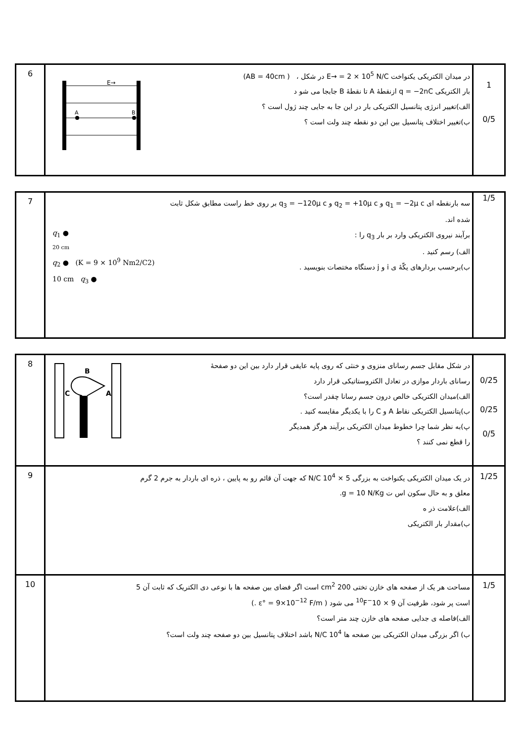| 6 | A B E→ در میدان الکتریکی یکنواخت E→ = 2 × 10<sup>5</sup> N/C در شکل ، ( AB = 40cm) بار الکتریکی q = −2nC ازنقطهٔ A تا نقطهٔ B جابجا می شو د الف)تغییر انرژی پتانسیل الکتریکی بار در این جا به جایی چند ژول است ؟ ب)تغییر اختلاف پتانسیل بین این دو نقطه چند ولت است ؟ | 1 0/5 |
| 7 | q<sub>1</sub> ● 20 cm q<sub>2</sub> ● (K = 9 × 10<sup>9</sup> Nm2/C2) 10 cm q<sub>3</sub> ● سه بارنقطه ای q<sub>1</sub> = −2μ c و q<sub>2</sub> = +10μ c و q<sub>3</sub> = −120μ c بر روی خط راست مطابق شکل ثابت شده اند. برآیند نیروی الکتریکی وارد بر بار q<sub>3</sub> را : الف) رسم کنید . ب)برحسب بردارهای یکّهٔ ی i و j دستگاه مختصات بنویسید . | 1/5 |
| 8 | B C A در شکل مقابل جسم رسانای منزوی و خنثی که روی پایه عایقی قرار دارد بین این دو صفحهٔ رسانای باردار موازی در تعادل الکتروستاتیکی قرار دارد الف)میدان الکتریکی خالص درون جسم رسانا چقدر است؟ ب)پتانسیل الکتریکی نقاط A و C را با یکدیگر مقایسه کنید . پ)به نظر شما چرا خطوط میدان الکتریکی برآیند هرگز همدیگر را قطع نمی کنند ؟ | 0/25 0/25 0/5 |
| 9 | در یک میدان الکتریکی یکنواخت به بزرگی 5 × 10<sup>4</sup> N/C که جهت آن قائم رو به پایین ، ذره ای باردار به جرم 2 گرم معلق و به حال سکون اس ت g = 10 N/Kg. الف)علامت ذر ه ب)مقدار بار الکتریکی | 1/25 |
| 10 | مساحت هر یک از صفحه های خازن تختی 200 cm<sup>2</sup> است اگر فضای بین صفحه ها با نوعی دی الکتریک که ثابت آن 5 است پر شود، ظرفیت آن 9 × 10<sup>−10</sup>F می شود ( ε° = 9×10<sup>−12</sup> F/m .) الف)فاصله ی جدایی صفحه های خازن چند متر است؟ ب) اگر بزرگی میدان الکتریکی بین صفحه ها 10<sup>4</sup> N/C باشد اختلاف پتانسیل بین دو صفحه چند ولت است؟ | 1/5 |